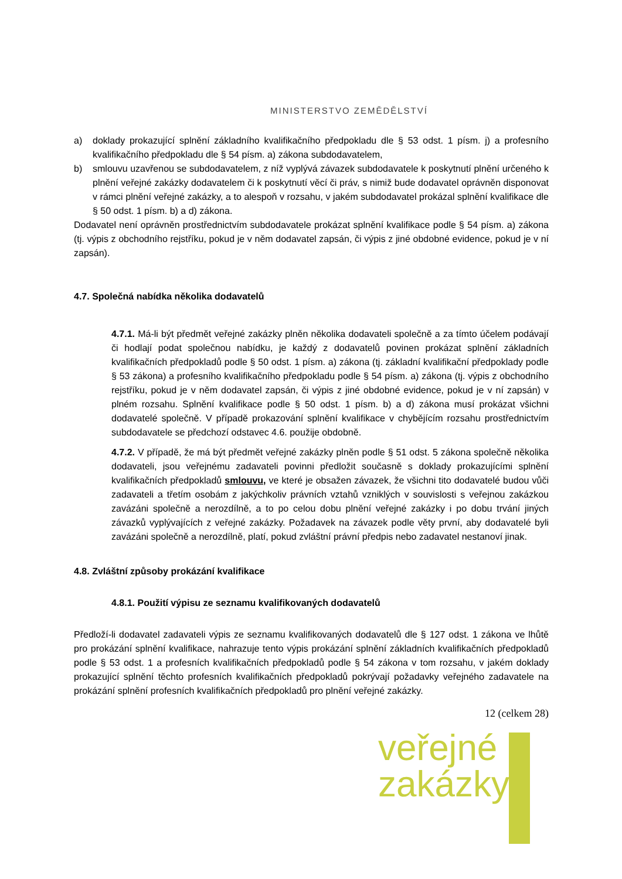MINISTERSTVO ZEMĚDĚLSTVÍ
a) doklady prokazující splnění základního kvalifikačního předpokladu dle § 53 odst. 1 písm. j) a profesního kvalifikačního předpokladu dle § 54 písm. a) zákona subdodavatelem,
b) smlouvu uzavřenou se subdodavatelem, z níž vyplývá závazek subdodavatele k poskytnutí plnění určeného k plnění veřejné zakázky dodavatelem či k poskytnutí věcí či práv, s nimiž bude dodavatel oprávněn disponovat v rámci plnění veřejné zakázky, a to alespoň v rozsahu, v jakém subdodavatel prokázal splnění kvalifikace dle § 50 odst. 1 písm. b) a d) zákona.
Dodavatel není oprávněn prostřednictvím subdodavatele prokázat splnění kvalifikace podle § 54 písm. a) zákona (tj. výpis z obchodního rejstříku, pokud je v něm dodavatel zapsán, či výpis z jiné obdobné evidence, pokud je v ní zapsán).
4.7. Společná nabídka několika dodavatelů
4.7.1. Má-li být předmět veřejné zakázky plněn několika dodavateli společně a za tímto účelem podávají či hodlají podat společnou nabídku, je každý z dodavatelů povinen prokázat splnění základních kvalifikačních předpokladů podle § 50 odst. 1 písm. a) zákona (tj. základní kvalifikační předpoklady podle § 53 zákona) a profesního kvalifikačního předpokladu podle § 54 písm. a) zákona (tj. výpis z obchodního rejstříku, pokud je v něm dodavatel zapsán, či výpis z jiné obdobné evidence, pokud je v ní zapsán) v plném rozsahu. Splnění kvalifikace podle § 50 odst. 1 písm. b) a d) zákona musí prokázat všichni dodavatelé společně. V případě prokazování splnění kvalifikace v chybějícím rozsahu prostřednictvím subdodavatele se předchozí odstavec 4.6. použije obdobně.
4.7.2. V případě, že má být předmět veřejné zakázky plněn podle § 51 odst. 5 zákona společně několika dodavateli, jsou veřejnému zadavateli povinni předložit současně s doklady prokazujícími splnění kvalifikačních předpokladů smlouvu, ve které je obsažen závazek, že všichni tito dodavatelé budou vůči zadavateli a třetím osobám z jakýchkoliv právních vztahů vzniklých v souvislosti s veřejnou zakázkou zavázáni společně a nerozdílně, a to po celou dobu plnění veřejné zakázky i po dobu trvání jiných závazků vyplývajících z veřejné zakázky. Požadavek na závazek podle věty první, aby dodavatelé byli zavázáni společně a nerozdílně, platí, pokud zvláštní právní předpis nebo zadavatel nestanoví jinak.
4.8. Zvláštní způsoby prokázání kvalifikace
4.8.1. Použití výpisu ze seznamu kvalifikovaných dodavatelů
Předloží-li dodavatel zadavateli výpis ze seznamu kvalifikovaných dodavatelů dle § 127 odst. 1 zákona ve lhůtě pro prokázání splnění kvalifikace, nahrazuje tento výpis prokázání splnění základních kvalifikačních předpokladů podle § 53 odst. 1 a profesních kvalifikačních předpokladů podle § 54 zákona v tom rozsahu, v jakém doklady prokazující splnění těchto profesních kvalifikačních předpokladů pokrývají požadavky veřejného zadavatele na prokázání splnění profesních kvalifikačních předpokladů pro plnění veřejné zakázky.
12 (celkem 28)
veřejné
zakázky